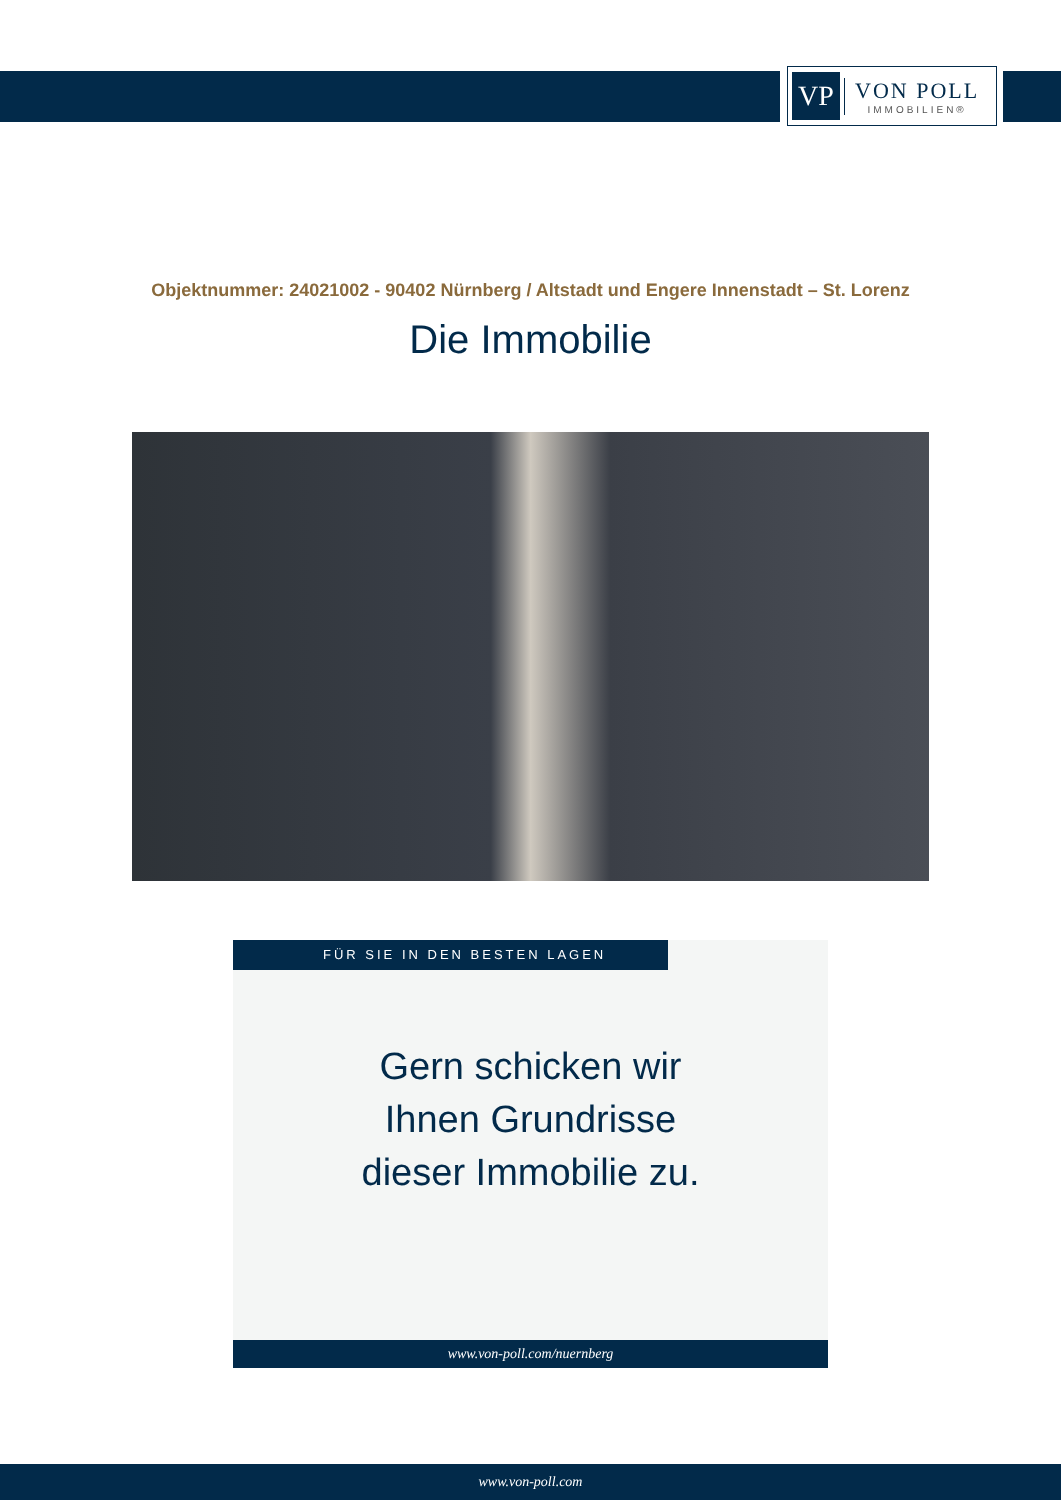VP
VON POLL
IMMOBILIEN®
Objektnummer: 24021002 - 90402 Nürnberg / Altstadt und Engere Innenstadt – St. Lorenz
Die Immobilie
FÜR SIE IN DEN BESTEN LAGEN
Gern schicken wir
Ihnen Grundrisse
dieser Immobilie zu.
www.von-poll.com/nuernberg
www.von-poll.com